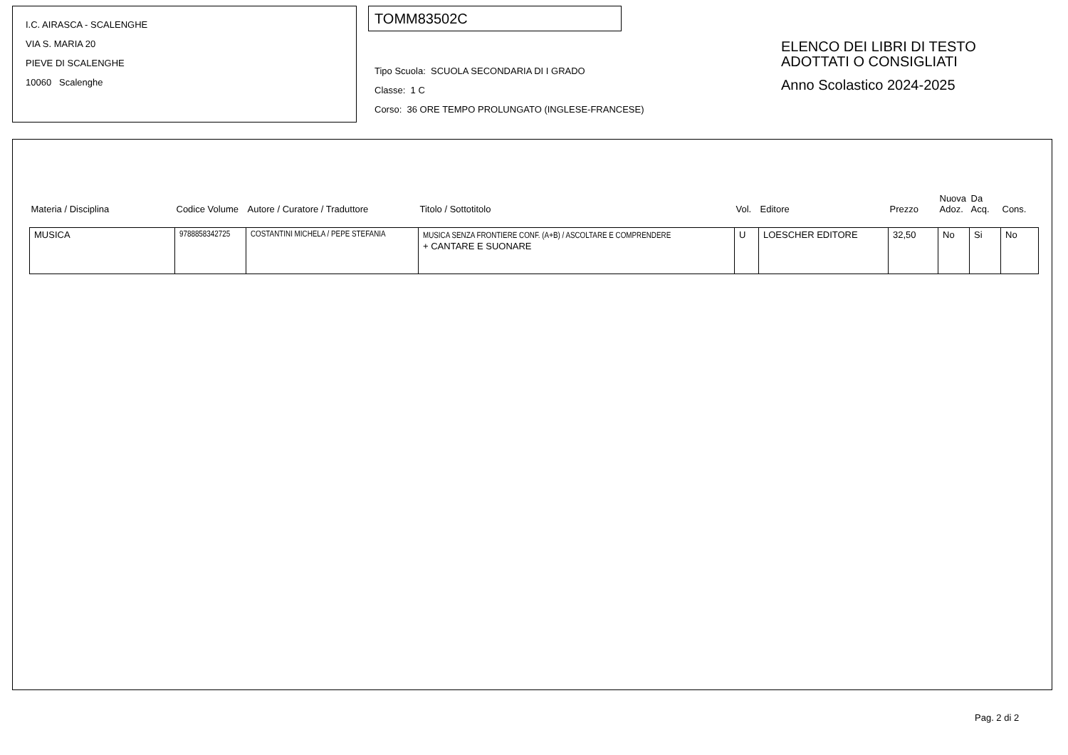I.C. AIRASCA - SCALENGHE
VIA S. MARIA 20
PIEVE DI SCALENGHE
10060 Scalenghe
TOMM83502C
Tipo Scuola: SCUOLA SECONDARIA DI I GRADO
Classe: 1 C
Corso: 36 ORE TEMPO PROLUNGATO (INGLESE-FRANCESE)
ELENCO DEI LIBRI DI TESTO
ADOTTATI O CONSIGLIATI
Anno Scolastico 2024-2025
| Materia / Disciplina | Codice Volume | Autore / Curatore / Traduttore | Titolo / Sottotitolo | Vol. | Editore | Prezzo | Nuova Adoz. | Da Acq. | Cons. |
| --- | --- | --- | --- | --- | --- | --- | --- | --- | --- |
| MUSICA | 9788858342725 | COSTANTINI MICHELA / PEPE STEFANIA | MUSICA SENZA FRONTIERE CONF. (A+B) / ASCOLTARE E COMPRENDERE + CANTARE E SUONARE | U | LOESCHER EDITORE | 32,50 | No | Si | No |
Pag. 2 di 2